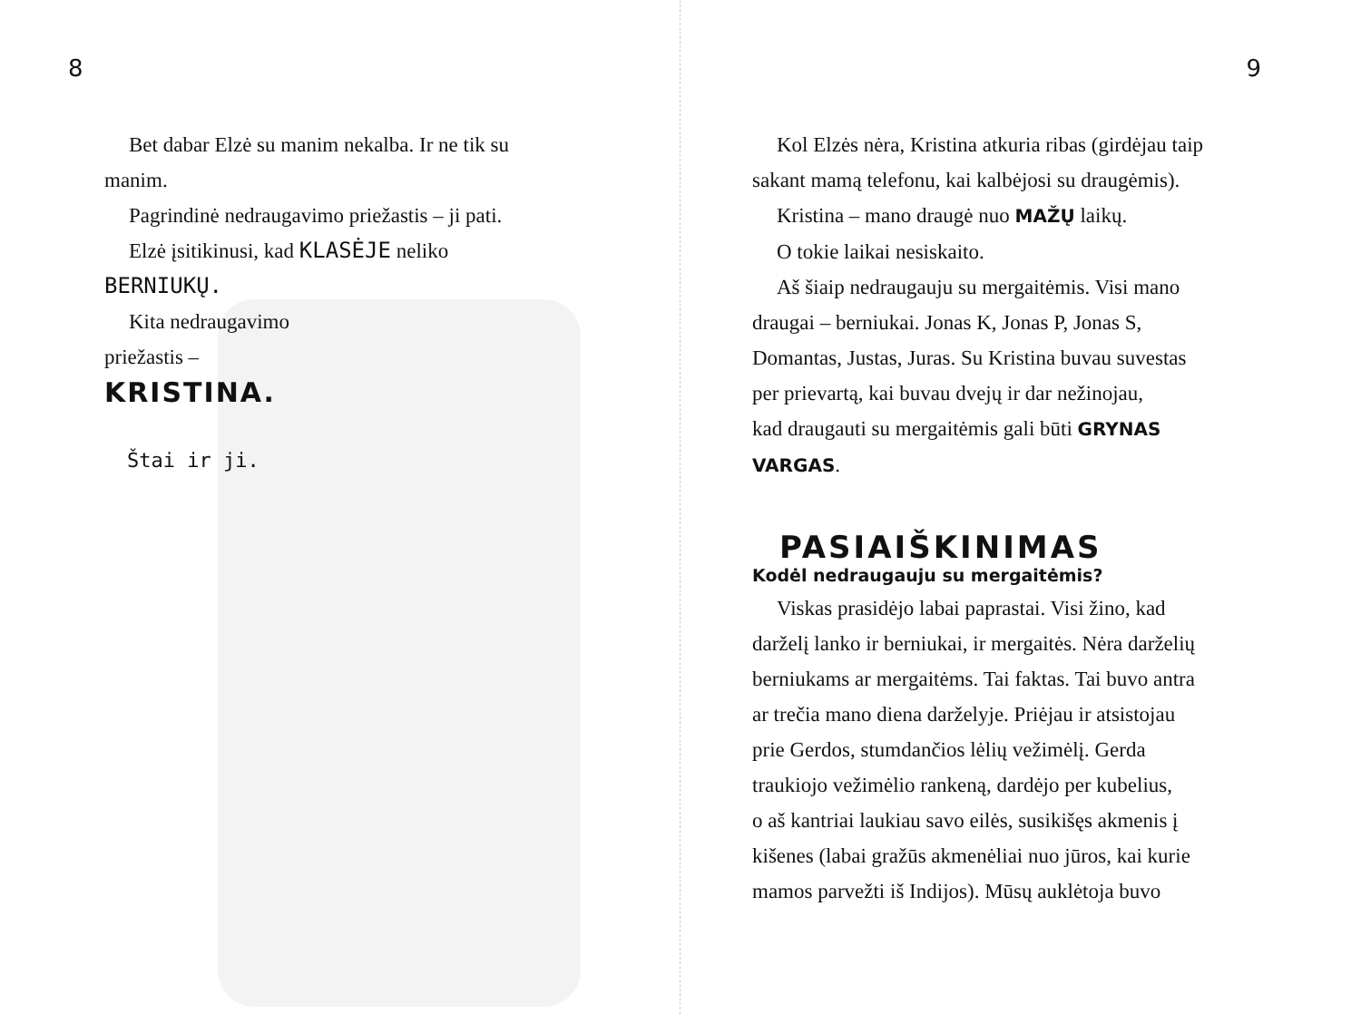8
Bet dabar Elzė su manim nekalba. Ir ne tik su
manim.
Pagrindinė nedraugavimo priežastis – ji pati.
Elzė įsitikinusi, kad KLASĖJE neliko
BERNIUKŲ.
Kita nedraugavimo
priežastis –
KRISTINA.
Štai ir ji.
9
Kol Elzės nėra, Kristina atkuria ribas (girdėjau taip
sakant mamą telefonu, kai kalbėjosi su draugėmis).
Kristina – mano draugė nuo MAŽŲ laikų.
O tokie laikai nesiskaito.
Aš šiaip nedraugauju su mergaitėmis. Visi mano
draugai – berniukai. Jonas K, Jonas P, Jonas S,
Domantas, Justas, Juras. Su Kristina buvau suvestas
per prievartą, kai buvau dvejų ir dar nežinojau,
kad draugauti su mergaitėmis gali būti GRYNAS
VARGAS.
PASIAIŠKINIMAS
Kodėl nedraugauju su mergaitėmis?
Viskas prasidėjo labai paprastai. Visi žino, kad
darželį lanko ir berniukai, ir mergaitės. Nėra darželių
berniukams ar mergaitėms. Tai faktas. Tai buvo antra
ar trečia mano diena darželyje. Priėjau ir atsistojau
prie Gerdos, stumdančios lėlių vežimėlį. Gerda
traukiojo vežimėlio rankeną, dardėjo per kubelius,
o aš kantriai laukiau savo eilės, susikišęs akmenis į
kišenes (labai gražūs akmenėliai nuo jūros, kai kurie
mamos parvežti iš Indijos). Mūsų auklėtoja buvo